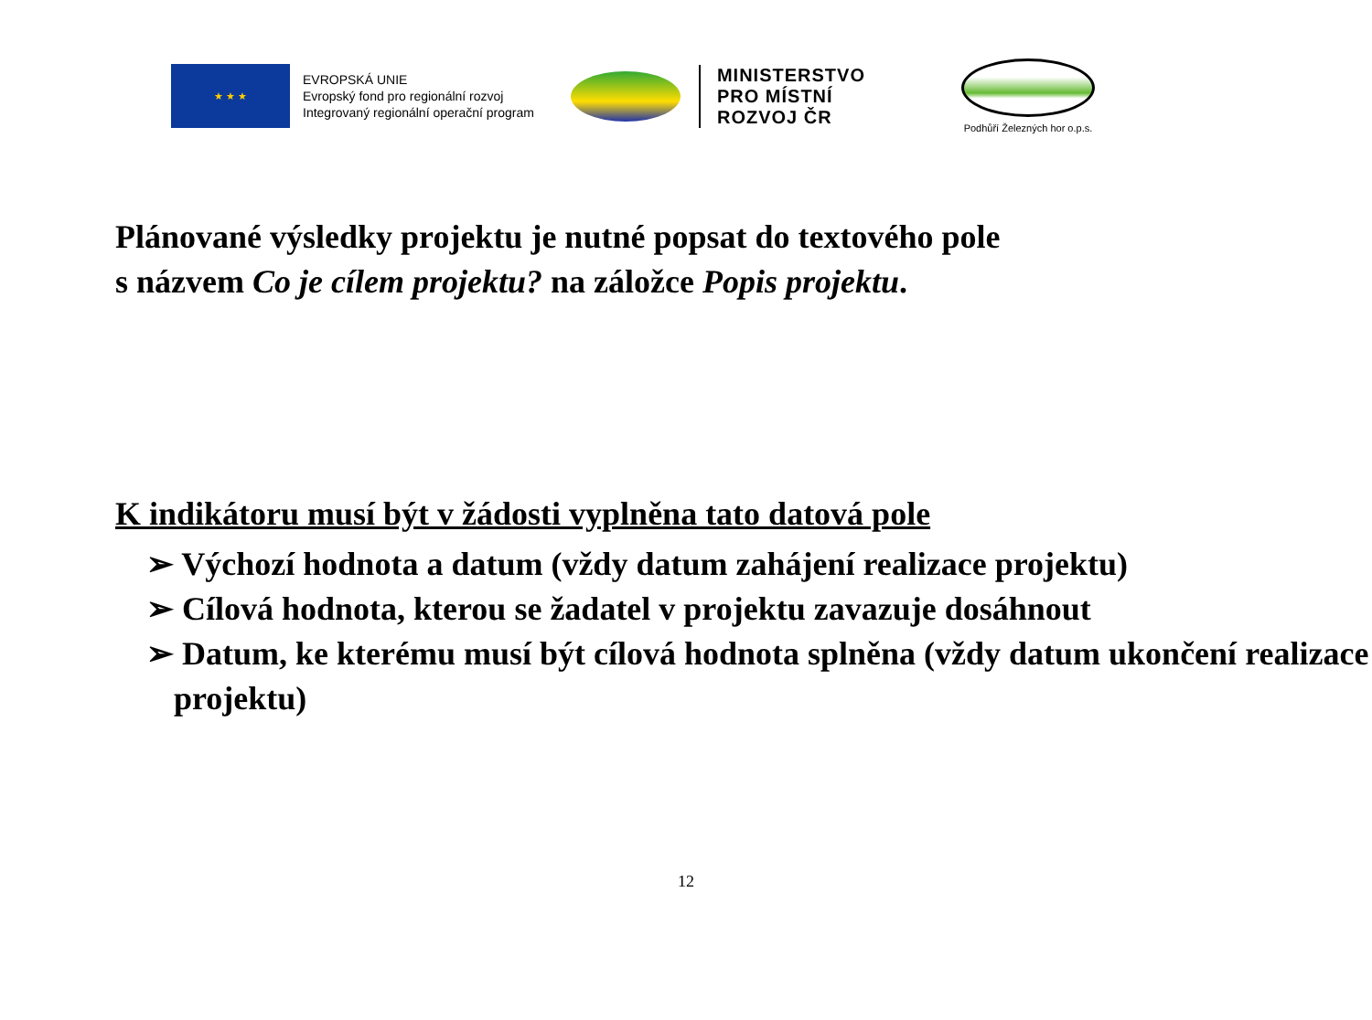★ ★ ★
EVROPSKÁ UNIE
Evropský fond pro regionální rozvoj
Integrovaný regionální operační program
MINISTERSTVO
PRO MÍSTNÍ
ROZVOJ ČR
Podhůří Železných hor o.p.s.
Plánované výsledky projektu je nutné popsat do textového pole
s názvem Co je cílem projektu? na záložce Popis projektu.
K indikátoru musí být v žádosti vyplněna tato datová pole
➢ Výchozí hodnota a datum (vždy datum zahájení realizace projektu)
➢ Cílová hodnota, kterou se žadatel v projektu zavazuje dosáhnout
➢ Datum, ke kterému musí být cílová hodnota splněna (vždy datum ukončení realizace projektu)
12